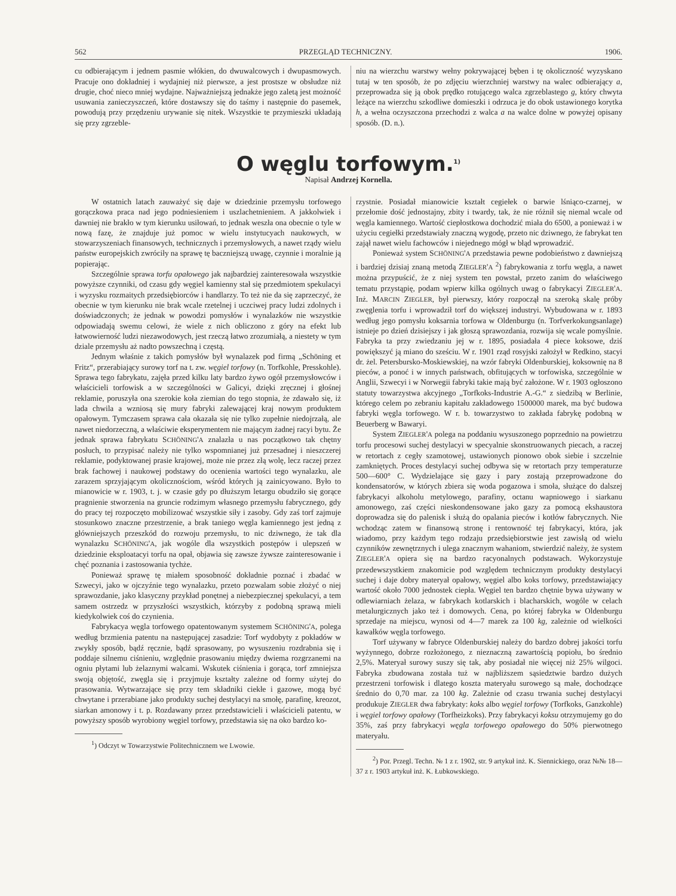562 PRZEGLĄD TECHNICZNY. 1906.
cu odbierającym i jednem pasmie włókien, do dwuwalcowych i dwupasmowych. Pracuje ono dokładniej i wydajniej niż pierwsze, a jest prostsze w obsłudze niż drugie, choć nieco mniej wydajne. Najważniejszą jednakże jego zaletą jest możność usuwania zanieczyszczeń, które dostawszy się do taśmy i następnie do pasemek, powodują przy przędzeniu urywanie się nitek. Wszystkie te przymieszki układają się przy zgrzeble-
niu na wierzchu warstwy wełny pokrywającej bęben i tę okoliczność wyzyskano tutaj w ten sposób, że po zdjęciu wierzchniej warstwy na walec odbierający a, przeprowadza się ją obok prędko rotującego walca zgrzeblastego g, który chwyta leżące na wierzchu szkodliwe domieszki i odrzuca je do obok ustawionego korytka h, a wełna oczyszczona przechodzi z walca a na walce dolne w powyżej opisany sposób. (D. n.).
O węglu torfowym.<sup>1)</sup>
Napisał Andrzej Kornella.
W ostatnich latach zauważyć się daje w dziedzinie przemysłu torfowego gorączkowa praca nad jego podniesieniem i uszlachetnieniem. A jakkolwiek i dawniej nie brakło w tym kierunku usiłowań, to jednak weszła ona obecnie o tyle w nową fazę, że znajduje już pomoc w wielu instytucyach naukowych, w stowarzyszeniach finansowych, technicznych i przemysłowych, a nawet rządy wielu państw europejskich zwróciły na sprawę tę baczniejszą uwagę, czynnie i moralnie ją popierając.
Szczególnie sprawa torfu opałowego jak najbardziej zainteresowała wszystkie powyższe czynniki, od czasu gdy węgiel kamienny stał się przedmiotem spekulacyi i wyzysku rozmaitych przedsiębiorców i handlarzy. To też nie da się zaprzeczyć, że obecnie w tym kierunku nie brak wcale rzetelnej i uczciwej pracy ludzi zdolnych i doświadczonych; że jednak w powodzi pomysłów i wynalazków nie wszystkie odpowiadają swemu celowi, że wiele z nich obliczono z góry na efekt lub łatwowierność ludzi niezawodowych, jest rzeczą łatwo zrozumiałą, a niestety w tym dziale przemysłu aż nadto powszechną i częstą.
Jednym właśnie z takich pomysłów był wynalazek pod firmą „Schöning et Fritz“, przerabiający surowy torf na t. zw. węgiel torfowy (n. Torfkohle, Presskohle). Sprawa tego fabrykatu, zajęła przed kilku laty bardzo żywo ogół przemysłowców i właścicieli torfowisk a w szczególności w Galicyi, dzięki zręcznej i głośnej reklamie, poruszyła ona szerokie koła ziemian do tego stopnia, że zdawało się, iż lada chwila a wzniosą się mury fabryki zalewającej kraj nowym produktem opałowym. Tymczasem sprawa cała okazała się nie tylko zupełnie niedojrzałą, ale nawet niedorzeczną, a właściwie eksperymentem nie mającym żadnej racyi bytu. Że jednak sprawa fabrykatu SCHÖNING'A znalazła u nas początkowo tak chętny posłuch, to przypisać należy nie tylko wspomnianej już przesadnej i nieszczerej reklamie, podyktowanej prasie krajowej, może nie przez złą wolę, lecz raczej przez brak fachowej i naukowej podstawy do ocenienia wartości tego wynalazku, ale zarazem sprzyjającym okolicznościom, wśród których ją zainicyowano. Było to mianowicie w r. 1903, t. j. w czasie gdy po dłuższym letargu obudziło się gorące pragnienie stworzenia na gruncie rodzimym własnego przemysłu fabrycznego, gdy do pracy tej rozpoczęto mobilizować wszystkie siły i zasoby. Gdy zaś torf zajmuje stosunkowo znaczne przestrzenie, a brak taniego węgla kamiennego jest jedną z główniejszych przeszkód do rozwoju przemysłu, to nic dziwnego, że tak dla wynalazku SCHÖNING'A, jak wogóle dla wszystkich postępów i ulepszeń w dziedzinie eksploatacyi torfu na opał, objawia się zawsze żywsze zainteresowanie i chęć poznania i zastosowania tychże.
Ponieważ sprawę tę miałem sposobność dokładnie poznać i zbadać w Szwecyi, jako w ojczyźnie tego wynalazku, przeto pozwalam sobie złożyć o niej sprawozdanie, jako klasyczny przykład ponętnej a niebezpiecznej spekulacyi, a tem samem ostrzedz w przyszłości wszystkich, którzyby z podobną sprawą mieli kiedykolwiek coś do czynienia.
Fabrykacya węgla torfowego opatentowanym systemem SCHÖNING'A, polega według brzmienia patentu na następującej zasadzie: Torf wydobyty z pokładów w zwykły sposób, bądź ręcznie, bądź sprasowany, po wysuszeniu rozdrabnia się i poddaje silnemu ciśnieniu, względnie prasowaniu między dwiema rozgrzanemi na ogniu płytami lub żelaznymi walcami. Wskutek ciśnienia i gorąca, torf zmniejsza swoją objętość, zwęgla się i przyjmuje kształty zależne od formy użytej do prasowania. Wytwarzające się przy tem składniki ciekłe i gazowe, mogą być chwytane i przerabiane jako produkty suchej destylacyi na smołę, parafinę, kreozot, siarkan amonowy i t. p. Rozdawany przez przedstawicieli i właścicieli patentu, w powyższy sposób wyrobiony węgiel torfowy, przedstawia się na oko bardzo ko-
<sup>1</sup>) Odczyt w Towarzystwie Politechnicznem we Lwowie.
rzystnie. Posiadał mianowicie kształt cegiełek o barwie lśniąco-czarnej, w przełomie dość jednostajny, zbity i twardy, tak, że nie różnił się niemal wcale od węgla kamiennego. Wartość ciepłostkowa dochodzić miała do 6500, a ponieważ i w użyciu cegiełki przedstawiały znaczną wygodę, przeto nic dziwnego, że fabrykat ten zajął nawet wielu fachowców i niejednego mógł w błąd wprowadzić.
Ponieważ system SCHÖNING'A przedstawia pewne podobieństwo z dawniejszą i bardziej dzisiaj znaną metodą ZIEGLER'A <sup>2</sup>) fabrykowania z torfu węgla, a nawet można przypuścić, że z niej system ten powstał, przeto zanim do właściwego tematu przystąpię, podam wpierw kilka ogólnych uwag o fabrykacyi ZIEGLER'A. Inż. MARCIN ZIEGLER, był pierwszy, który rozpoczął na szeroką skalę próby zwęglenia torfu i wprowadził torf do większej industryi. Wybudowana w r. 1893 według jego pomysłu koksarnia torfowa w Oldenburgu (n. Torfverkokungsanlage) istnieje po dzień dzisiejszy i jak głoszą sprawozdania, rozwija się wcale pomyślnie. Fabryka ta przy zwiedzaniu jej w r. 1895, posiadała 4 piece koksowe, dziś powiększyć ją miano do sześciu. W r. 1901 rząd rosyjski założył w Redkino, stacyi dr. żel. Petersbursko-Moskiewskiej, na wzór fabryki Oldenburskiej, koksownię na 8 pieców, a ponoć i w innych państwach, obfitujących w torfowiska, szczególnie w Anglii, Szwecyi i w Norwegii fabryki takie mają być założone. W r. 1903 ogłoszono statuty towarzystwa akcyjnego „Torfkoks-Industrie A.-G.“ z siedzibą w Berlinie, którego celem po zebraniu kapitału zakładowego 1500000 marek, ma być budowa fabryki węgla torfowego. W r. b. towarzystwo to zakłada fabrykę podobną w Beuerberg w Bawaryi.
System ZIEGLER'A polega na poddaniu wysuszonego poprzednio na powietrzu torfu procesowi suchej destylacyi w specyalnie skonstruowanych piecach, a raczej w retortach z cegły szamotowej, ustawionych pionowo obok siebie i szczelnie zamkniętych. Proces destylacyi suchej odbywa się w retortach przy temperaturze 500—600° C. Wydzielające się gazy i pary zostają przeprowadzone do kondensatorów, w których zbiera się woda pogazowa i smoła, służące do dalszej fabrykacyi alkoholu metylowego, parafiny, octanu wapniowego i siarkanu amonowego, zaś części nieskondensowane jako gazy za pomocą ekshaustora doprowadza się do palenisk i służą do opalania pieców i kotłów fabrycznych. Nie wchodząc zatem w finansową stronę i rentowność tej fabrykacyi, która, jak wiadomo, przy każdym tego rodzaju przedsiębiorstwie jest zawisłą od wielu czynników zewnętrznych i ulega znacznym wahaniom, stwierdzić należy, że system ZIEGLER'A opiera się na bardzo racyonalnych podstawach. Wykorzystuje przedewszystkiem znakomicie pod względem technicznym produkty destylacyi suchej i daje dobry materyał opałowy, węgiel albo koks torfowy, przedstawiający wartość około 7000 jednostek ciepła. Węgiel ten bardzo chętnie bywa używany w odlewiarniach żelaza, w fabrykach kotlarskich i blacharskich, wogóle w celach metalurgicznych jako też i domowych. Cena, po której fabryka w Oldenburgu sprzedaje na miejscu, wynosi od 4—7 marek za 100 kg, zależnie od wielkości kawałków węgla torfowego.
Torf używany w fabryce Oldenburskiej należy do bardzo dobrej jakości torfu wyżynnego, dobrze rozłożonego, z nieznaczną zawartością popiołu, bo średnio 2,5%. Materyał surowy suszy się tak, aby posiadał nie więcej niż 25% wilgoci. Fabryka zbudowana została tuż w najbliższem sąsiedztwie bardzo dużych przestrzeni torfowisk i dlatego koszta materyału surowego są małe, dochodzące średnio do 0,70 mar. za 100 kg. Zależnie od czasu trwania suchej destylacyi produkuje ZIEGLER dwa fabrykaty: koks albo węgiel torfowy (Torfkoks, Ganzkohle) i węgiel torfowy opałowy (Torfheizkoks). Przy fabrykacyi koksu otrzymujemy go do 35%, zaś przy fabrykacyi węgla torfowego opałowego do 50% pierwotnego materyału.
<sup>2</sup>) Por. Przegl. Techn. № 1 z r. 1902, str. 9 artykuł inż. K. Siennickiego, oraz №№ 18—37 z r. 1903 artykuł inż. K. Łubkowskiego.